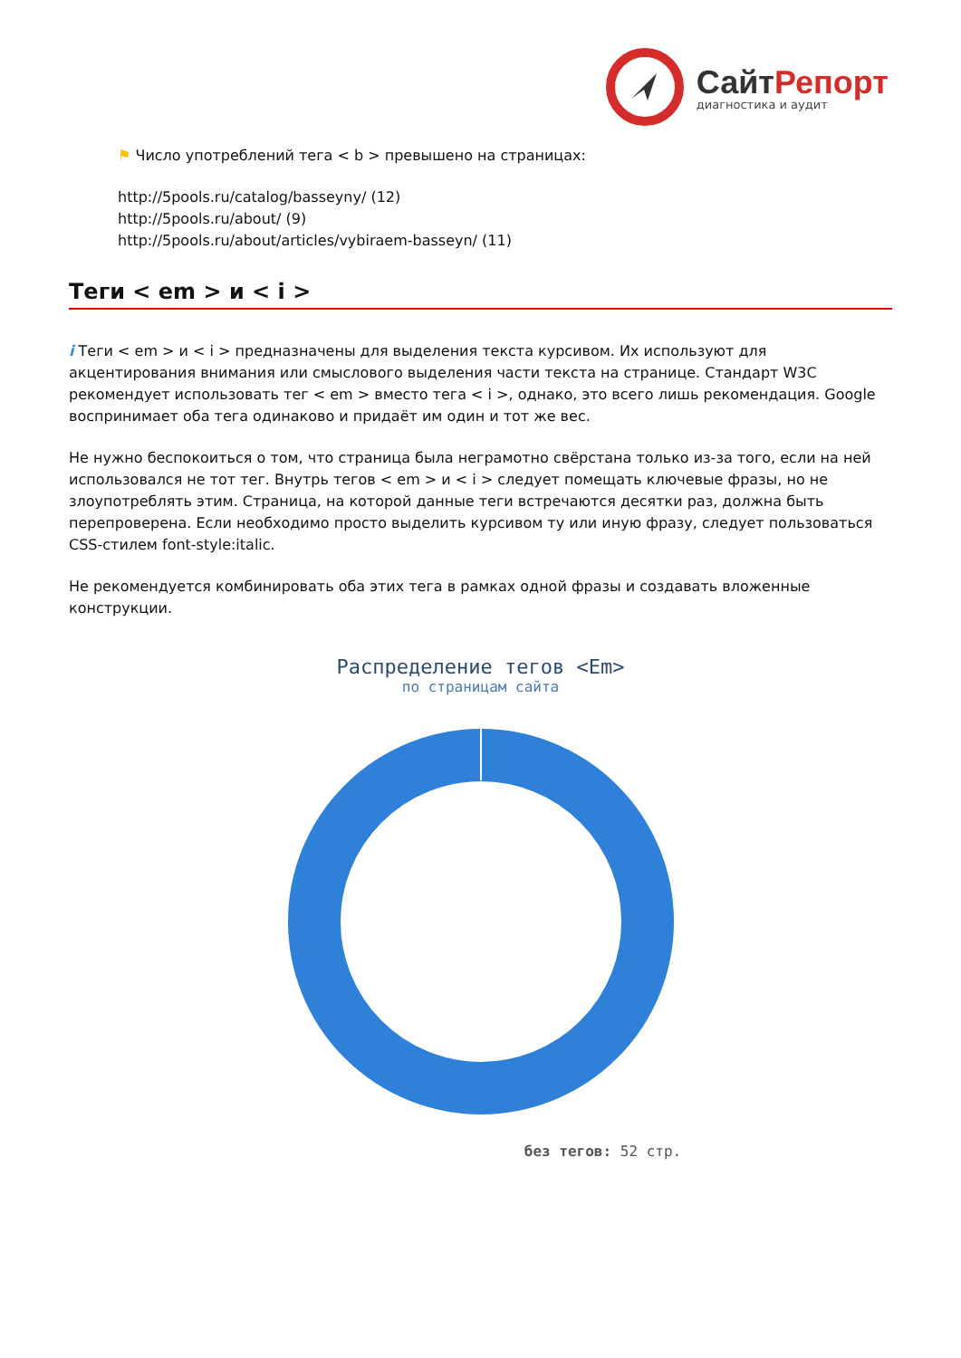СайтРепорт
диагностика и аудит
⚑ Число употреблений тега < b > превышено на страницах:
http://5pools.ru/catalog/basseyny/ (12)
http://5pools.ru/about/ (9)
http://5pools.ru/about/articles/vybiraem-basseyn/ (11)
Теги < em > и < i >
i Теги < em > и < i > предназначены для выделения текста курсивом. Их используют для акцентирования внимания или смыслового выделения части текста на странице. Стандарт W3C рекомендует использовать тег < em > вместо тега < i >, однако, это всего лишь рекомендация. Google воспринимает оба тега одинаково и придаёт им один и тот же вес.
Не нужно беспокоиться о том, что страница была неграмотно свёрстана только из-за того, если на ней использовался не тот тег. Внутрь тегов < em > и < i > следует помещать ключевые фразы, но не злоупотреблять этим. Страница, на которой данные теги встречаются десятки раз, должна быть перепроверена. Если необходимо просто выделить курсивом ту или иную фразу, следует пользоваться CSS-стилем font-style:italic.
Не рекомендуется комбинировать оба этих тега в рамках одной фразы и создавать вложенные конструкции.
Распределение тегов <Em>
по страницам сайта
без тегов: 52 стр.